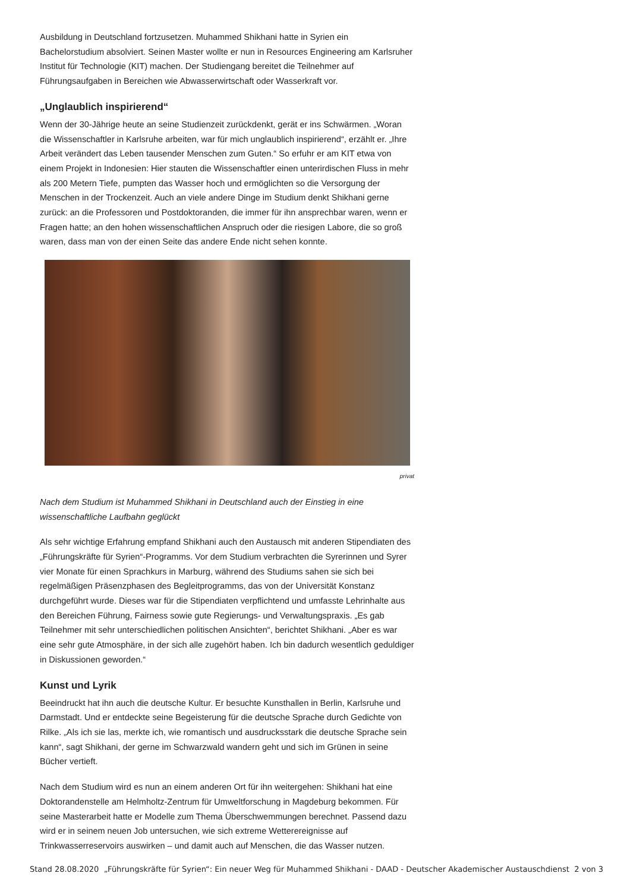Ausbildung in Deutschland fortzusetzen. Muhammed Shikhani hatte in Syrien ein Bachelorstudium absolviert. Seinen Master wollte er nun in Resources Engineering am Karlsruher Institut für Technologie (KIT) machen. Der Studiengang bereitet die Teilnehmer auf Führungsaufgaben in Bereichen wie Abwasserwirtschaft oder Wasserkraft vor.
„Unglaublich inspirierend“
Wenn der 30-Jährige heute an seine Studienzeit zurückdenkt, gerät er ins Schwärmen. „Woran die Wissenschaftler in Karlsruhe arbeiten, war für mich unglaublich inspirierend“, erzählt er. „Ihre Arbeit verändert das Leben tausender Menschen zum Guten.“ So erfuhr er am KIT etwa von einem Projekt in Indonesien: Hier stauten die Wissenschaftler einen unterirdischen Fluss in mehr als 200 Metern Tiefe, pumpten das Wasser hoch und ermöglichten so die Versorgung der Menschen in der Trockenzeit. Auch an viele andere Dinge im Studium denkt Shikhani gerne zurück: an die Professoren und Postdoktoranden, die immer für ihn ansprechbar waren, wenn er Fragen hatte; an den hohen wissenschaftlichen Anspruch oder die riesigen Labore, die so groß waren, dass man von der einen Seite das andere Ende nicht sehen konnte.
privat
Nach dem Studium ist Muhammed Shikhani in Deutschland auch der Einstieg in eine wissenschaftliche Laufbahn geglückt
Als sehr wichtige Erfahrung empfand Shikhani auch den Austausch mit anderen Stipendiaten des „Führungskräfte für Syrien“-Programms. Vor dem Studium verbrachten die Syrerinnen und Syrer vier Monate für einen Sprachkurs in Marburg, während des Studiums sahen sie sich bei regelmäßigen Präsenzphasen des Begleitprogramms, das von der Universität Konstanz durchgeführt wurde. Dieses war für die Stipendiaten verpflichtend und umfasste Lehrinhalte aus den Bereichen Führung, Fairness sowie gute Regierungs- und Verwaltungspraxis. „Es gab Teilnehmer mit sehr unterschiedlichen politischen Ansichten“, berichtet Shikhani. „Aber es war eine sehr gute Atmosphäre, in der sich alle zugehört haben. Ich bin dadurch wesentlich geduldiger in Diskussionen geworden.“
Kunst und Lyrik
Beeindruckt hat ihn auch die deutsche Kultur. Er besuchte Kunsthallen in Berlin, Karlsruhe und Darmstadt. Und er entdeckte seine Begeisterung für die deutsche Sprache durch Gedichte von Rilke. „Als ich sie las, merkte ich, wie romantisch und ausdrucksstark die deutsche Sprache sein kann“, sagt Shikhani, der gerne im Schwarzwald wandern geht und sich im Grünen in seine Bücher vertieft.
Nach dem Studium wird es nun an einem anderen Ort für ihn weitergehen: Shikhani hat eine Doktorandenstelle am Helmholtz-Zentrum für Umweltforschung in Magdeburg bekommen. Für seine Masterarbeit hatte er Modelle zum Thema Überschwemmungen berechnet. Passend dazu wird er in seinem neuen Job untersuchen, wie sich extreme Wetterereignisse auf Trinkwasserreservoirs auswirken – und damit auch auf Menschen, die das Wasser nutzen.
Stand 28.08.2020 „Führungskräfte für Syrien“: Ein neuer Weg für Muhammed Shikhani - DAAD - Deutscher Akademischer Austauschdienst 2 von 3